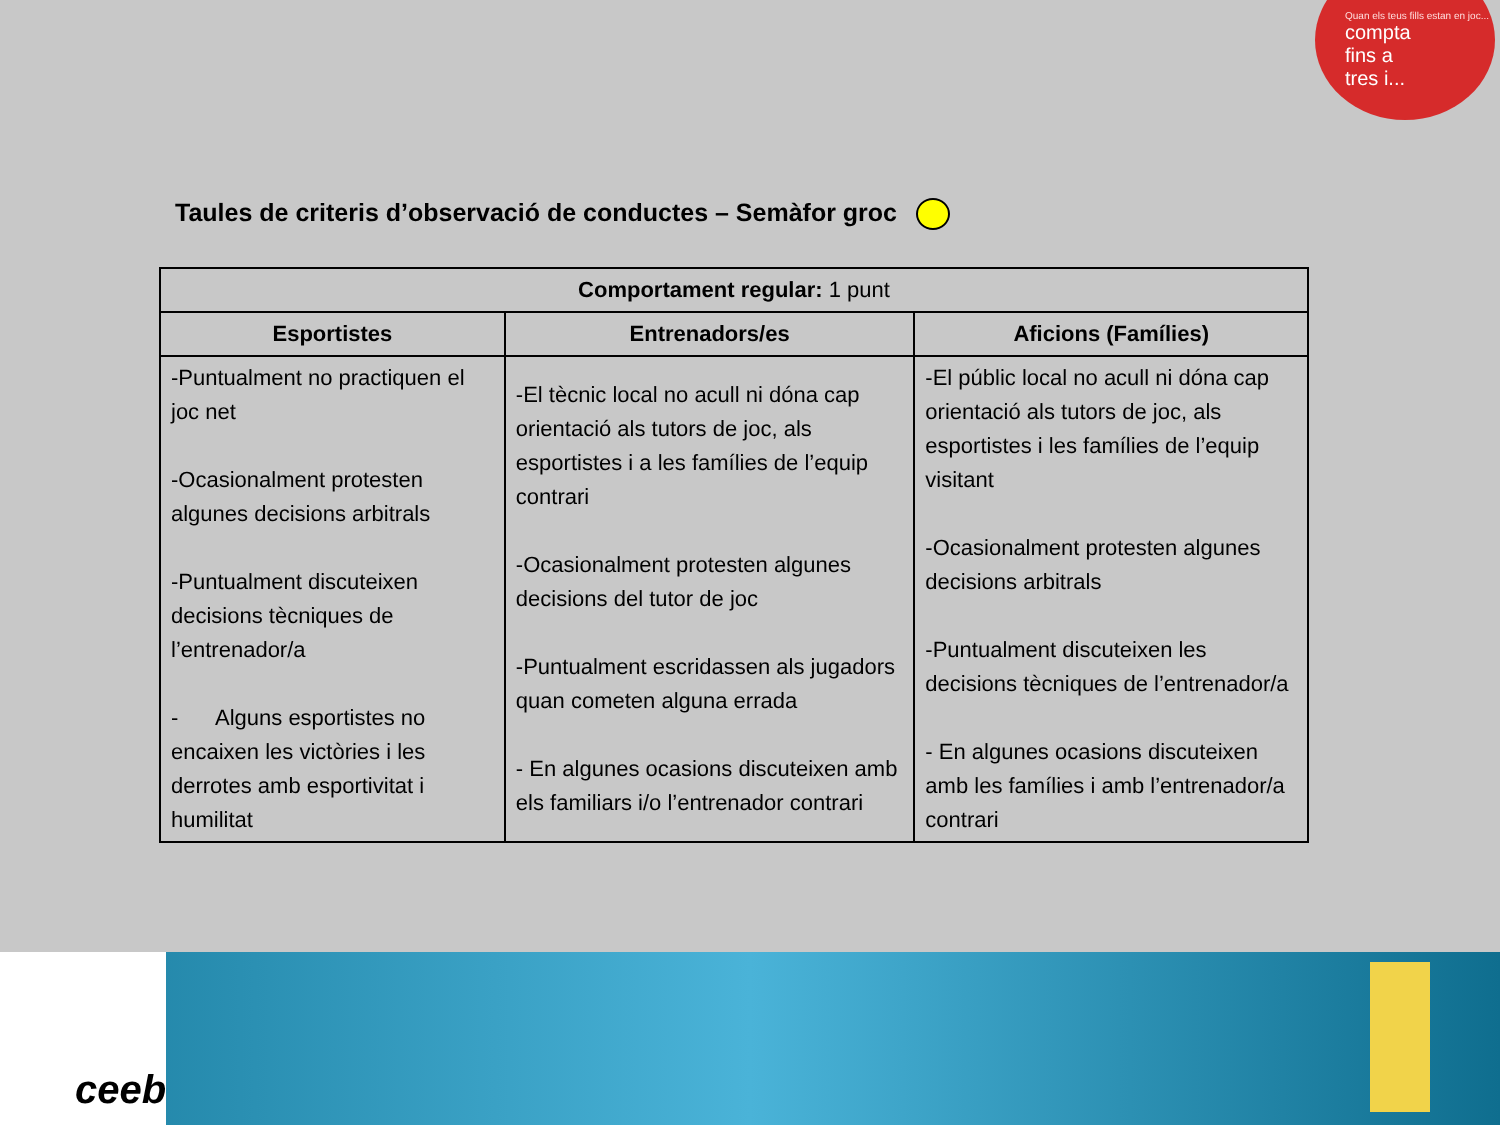Quan els teus fills estan en joc...
compta
fins a
tres i...
Taules de criteris d’observació de conductes – Semàfor groc
| Comportament regular: 1 punt | | |
| --- | --- | --- |
| Esportistes | Entrenadors/es | Aficions (Famílies) |
| -Puntualment no practiquen el joc net -Ocasionalment protesten algunes decisions arbitrals -Puntualment discuteixen decisions tècniques de l’entrenador/a - Alguns esportistes no encaixen les victòries i les derrotes amb esportivitat i humilitat | -El tècnic local no acull ni dóna cap orientació als tutors de joc, als esportistes i a les famílies de l’equip contrari -Ocasionalment protesten algunes decisions del tutor de joc -Puntualment escridassen als jugadors quan cometen alguna errada - En algunes ocasions discuteixen amb els familiars i/o l’entrenador contrari | -El públic local no acull ni dóna cap orientació als tutors de joc, als esportistes i les famílies de l’equip visitant -Ocasionalment protesten algunes decisions arbitrals -Puntualment discuteixen les decisions tècniques de l’entrenador/a - En algunes ocasions discuteixen amb les famílies i amb l’entrenador/a contrari |
ceeb